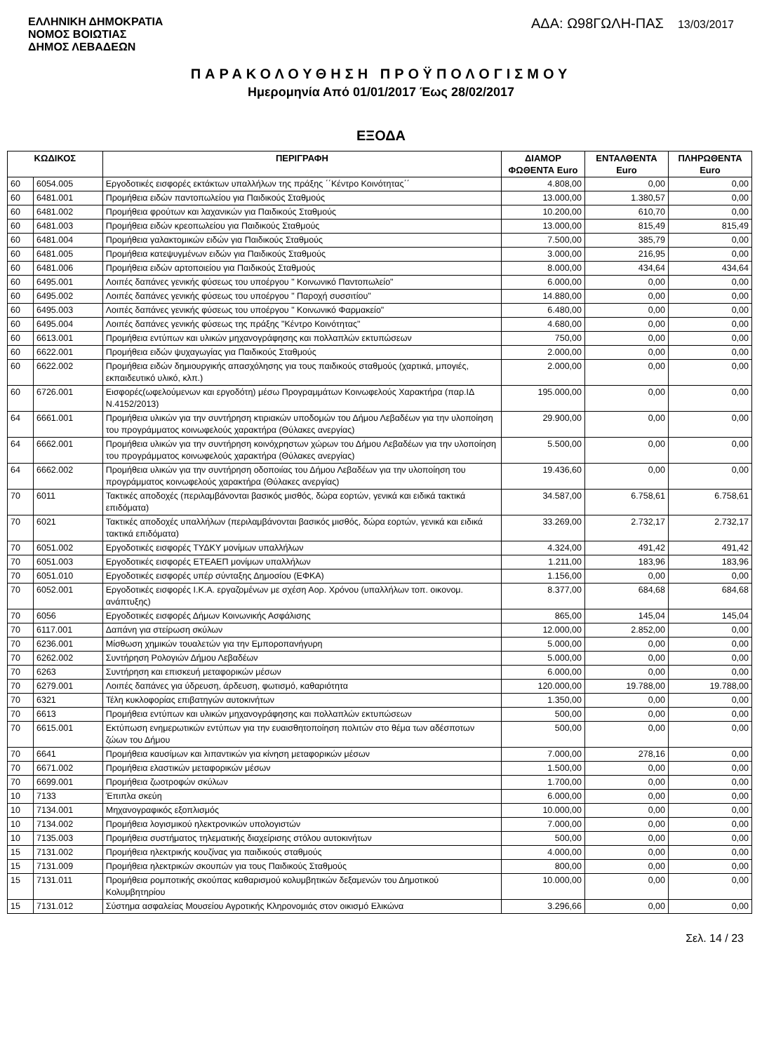ΕΛΛΗΝΙΚΗ ΔΗΜΟΚΡΑΤΙΑ
ΝΟΜΟΣ ΒΟΙΩΤΙΑΣ
ΔΗΜΟΣ ΛΕΒΑΔΕΩΝ
ΑΔΑ: Ω98ΓΩΛΗ-ΠΑΣ 13/03/2017
ΠΑΡΑΚΟΛΟΥΘΗΣΗ ΠΡΟΫΠΟΛΟΓΙΣΜΟΥ
Ημερομηνία Από 01/01/2017 Έως 28/02/2017
ΕΞΟΔΑ
| ΚΩΔΙΚΟΣ | | ΠΕΡΙΓΡΑΦΗ | ΔΙΑΜΟΡ ΦΩΘΕΝΤΑ Euro | ΕΝΤΑΛΘΕΝΤΑ Euro | ΠΛΗΡΩΘΕΝΤΑ Euro |
| --- | --- | --- | --- | --- | --- |
| 60 | 6054.005 | Εργοδοτικές εισφορές εκτάκτων υπαλλήλων της πράξης ΄΄Κέντρο Κοινότητας΄΄ | 4.808,00 | 0,00 | 0,00 |
| 60 | 6481.001 | Προμήθεια ειδών παντοπωλείου για Παιδικούς Σταθμούς | 13.000,00 | 1.380,57 | 0,00 |
| 60 | 6481.002 | Προμήθεια φρούτων και λαχανικών για Παιδικούς Σταθμούς | 10.200,00 | 610,70 | 0,00 |
| 60 | 6481.003 | Προμήθεια ειδών κρεοπωλείου για Παιδικούς Σταθμούς | 13.000,00 | 815,49 | 815,49 |
| 60 | 6481.004 | Προμήθεια γαλακτομικών ειδών για Παιδικούς Σταθμούς | 7.500,00 | 385,79 | 0,00 |
| 60 | 6481.005 | Προμήθεια κατεψυγμένων ειδών για Παιδικούς Σταθμούς | 3.000,00 | 216,95 | 0,00 |
| 60 | 6481.006 | Προμήθεια ειδών αρτοποιείου για Παιδικούς Σταθμούς | 8.000,00 | 434,64 | 434,64 |
| 60 | 6495.001 | Λοιπές δαπάνες γενικής φύσεως του υποέργου " Κοινωνικό Παντοπωλείο" | 6.000,00 | 0,00 | 0,00 |
| 60 | 6495.002 | Λοιπές δαπάνες γενικής φύσεως του υποέργου " Παροχή συσσιτίου" | 14.880,00 | 0,00 | 0,00 |
| 60 | 6495.003 | Λοιπές δαπάνες γενικής φύσεως του υποέργου " Κοινωνικό Φαρμακείο" | 6.480,00 | 0,00 | 0,00 |
| 60 | 6495.004 | Λοιπές δαπάνες γενικής φύσεως της πράξης "Κέντρο Κοινότητας" | 4.680,00 | 0,00 | 0,00 |
| 60 | 6613.001 | Προμήθεια εντύπων και υλικών μηχανογράφησης και πολλαπλών εκτυπώσεων | 750,00 | 0,00 | 0,00 |
| 60 | 6622.001 | Προμήθεια ειδών ψυχαγωγίας για Παιδικούς Σταθμούς | 2.000,00 | 0,00 | 0,00 |
| 60 | 6622.002 | Προμήθεια ειδών δημιουργικής απασχόλησης για τους παιδικούς σταθμούς (χαρτικά, μπογιές, εκπαιδευτικό υλικό, κλπ.) | 2.000,00 | 0,00 | 0,00 |
| 60 | 6726.001 | Εισφορές(ωφελούμενων και εργοδότη) μέσω Προγραμμάτων Κοινωφελούς Χαρακτήρα (παρ.ΙΔ Ν.4152/2013) | 195.000,00 | 0,00 | 0,00 |
| 64 | 6661.001 | Προμήθεια υλικών για την συντήρηση κτιριακών υποδομών του Δήμου Λεβαδέων για την υλοποίηση του προγράμματος κοινωφελούς χαρακτήρα (Θύλακες ανεργίας) | 29.900,00 | 0,00 | 0,00 |
| 64 | 6662.001 | Προμήθεια υλικών για την συντήρηση κοινόχρηστων χώρων του Δήμου Λεβαδέων για την υλοποίηση του προγράμματος κοινωφελούς χαρακτήρα (Θύλακες ανεργίας) | 5.500,00 | 0,00 | 0,00 |
| 64 | 6662.002 | Προμήθεια υλικών για την συντήρηση οδοποιίας του Δήμου Λεβαδέων για την υλοποίηση του προγράμματος κοινωφελούς χαρακτήρα (Θύλακες ανεργίας) | 19.436,60 | 0,00 | 0,00 |
| 70 | 6011 | Τακτικές αποδοχές (περιλαμβάνονται βασικός μισθός, δώρα εορτών, γενικά και ειδικά τακτικά επιδόματα) | 34.587,00 | 6.758,61 | 6.758,61 |
| 70 | 6021 | Τακτικές αποδοχές υπαλλήλων (περιλαμβάνονται βασικός μισθός, δώρα εορτών, γενικά και ειδικά τακτικά επιδόματα) | 33.269,00 | 2.732,17 | 2.732,17 |
| 70 | 6051.002 | Εργοδοτικές εισφορές ΤΥΔΚΥ μονίμων υπαλλήλων | 4.324,00 | 491,42 | 491,42 |
| 70 | 6051.003 | Εργοδοτικές εισφορές ΕΤΕΑΕΠ μονίμων υπαλλήλων | 1.211,00 | 183,96 | 183,96 |
| 70 | 6051.010 | Εργοδοτικές εισφορές υπέρ σύνταξης Δημοσίου (ΕΦΚΑ) | 1.156,00 | 0,00 | 0,00 |
| 70 | 6052.001 | Εργοδοτικές εισφορές Ι.Κ.Α. εργαζομένων με σχέση Αορ. Χρόνου (υπαλλήλων τοπ. οικονομ. ανάπτυξης) | 8.377,00 | 684,68 | 684,68 |
| 70 | 6056 | Εργοδοτικές εισφορές Δήμων Κοινωνικής Ασφάλισης | 865,00 | 145,04 | 145,04 |
| 70 | 6117.001 | Δαπάνη για στείρωση σκύλων | 12.000,00 | 2.852,00 | 0,00 |
| 70 | 6236.001 | Μίσθωση χημικών τουαλετών για την Εμποροπανήγυρη | 5.000,00 | 0,00 | 0,00 |
| 70 | 6262.002 | Συντήρηση Ρολογιών Δήμου Λεβαδέων | 5.000,00 | 0,00 | 0,00 |
| 70 | 6263 | Συντήρηση και επισκευή μεταφορικών μέσων | 6.000,00 | 0,00 | 0,00 |
| 70 | 6279.001 | Λοιπές δαπάνες για ύδρευση, άρδευση, φωτισμό, καθαριότητα | 120.000,00 | 19.788,00 | 19.788,00 |
| 70 | 6321 | Τέλη κυκλοφορίας επιβατηγών αυτοκινήτων | 1.350,00 | 0,00 | 0,00 |
| 70 | 6613 | Προμήθεια εντύπων και υλικών μηχανογράφησης και πολλαπλών εκτυπώσεων | 500,00 | 0,00 | 0,00 |
| 70 | 6615.001 | Εκτύπωση ενημερωτικών εντύπων για την ευαισθητοποίηση πολιτών στο θέμα των αδέσποτων ζώων του Δήμου | 500,00 | 0,00 | 0,00 |
| 70 | 6641 | Προμήθεια καυσίμων και λιπαντικών για κίνηση μεταφορικών μέσων | 7.000,00 | 278,16 | 0,00 |
| 70 | 6671.002 | Προμήθεια ελαστικών μεταφορικών μέσων | 1.500,00 | 0,00 | 0,00 |
| 70 | 6699.001 | Προμήθεια ζωοτροφών σκύλων | 1.700,00 | 0,00 | 0,00 |
| 10 | 7133 | Έπιπλα σκεύη | 6.000,00 | 0,00 | 0,00 |
| 10 | 7134.001 | Μηχανογραφικός εξοπλισμός | 10.000,00 | 0,00 | 0,00 |
| 10 | 7134.002 | Προμήθεια λογισμικού ηλεκτρονικών υπολογιστών | 7.000,00 | 0,00 | 0,00 |
| 10 | 7135.003 | Προμήθεια συστήματος τηλεματικής διαχείρισης στόλου αυτοκινήτων | 500,00 | 0,00 | 0,00 |
| 15 | 7131.002 | Προμήθεια ηλεκτρικής κουζίνας για παιδικούς σταθμούς | 4.000,00 | 0,00 | 0,00 |
| 15 | 7131.009 | Προμήθεια ηλεκτρικών σκουπών για τους Παιδικούς Σταθμούς | 800,00 | 0,00 | 0,00 |
| 15 | 7131.011 | Προμήθεια ρομποτικής σκούπας καθαρισμού κολυμβητικών δεξαμενών του Δημοτικού Κολυμβητηρίου | 10.000,00 | 0,00 | 0,00 |
| 15 | 7131.012 | Σύστημα ασφαλείας Μουσείου Αγροτικής Κληρονομιάς στον οικισμό Ελικώνα | 3.296,66 | 0,00 | 0,00 |
Σελ. 14 / 23